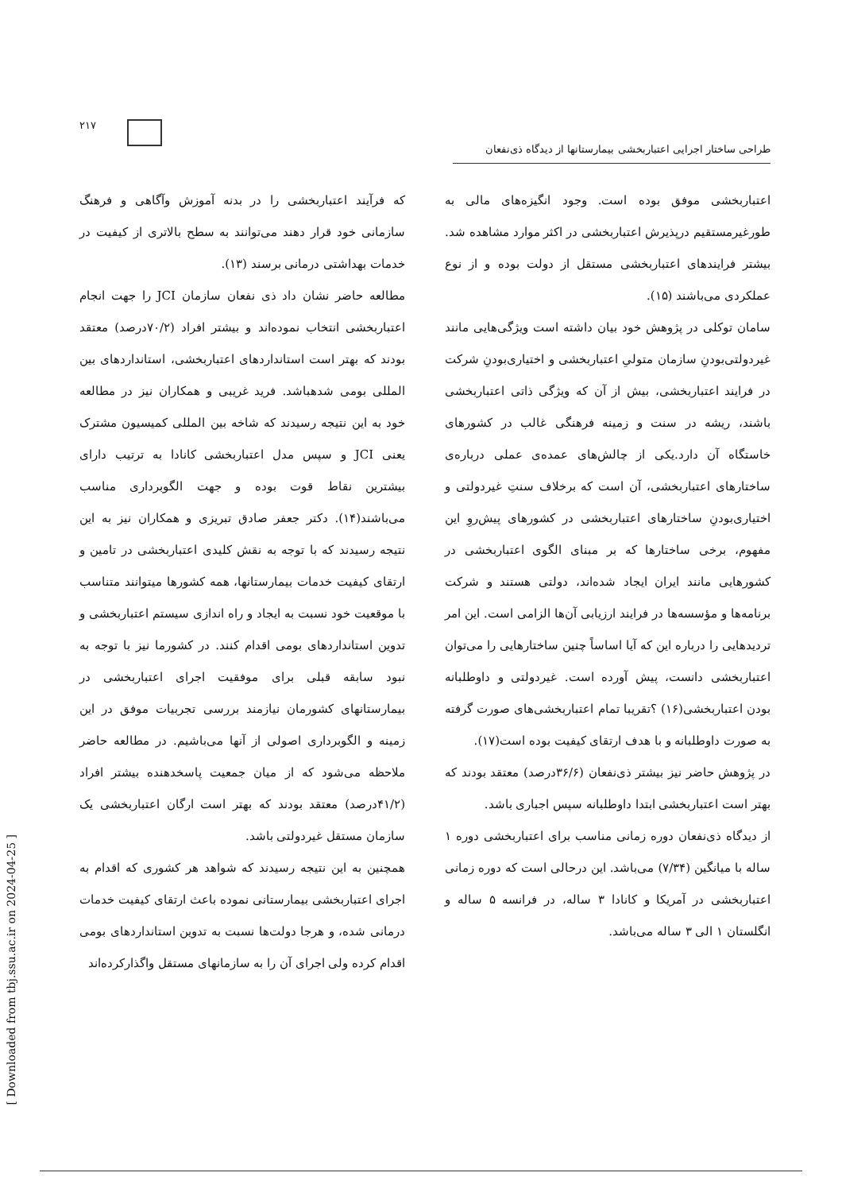۲۱۷
طراحی ساختار اجرایی اعتباربخشی بیمارستانها از دیدگاه ذی‌نفعان
که فرآیند اعتباربخشی را در بدنه آموزش وآگاهی و فرهنگ سازمانی خود قرار دهند می‌توانند به سطح بالاتری از کیفیت در خدمات بهداشتی درمانی برسند (۱۳).
مطالعه حاضر نشان داد ذی نفعان سازمان JCI را جهت انجام اعتباربخشی انتخاب نموده‌اند و بیشتر افراد (۷۰/۲درصد) معتقد بودند که بهتر است استانداردهای اعتباربخشی، استانداردهای بین المللی بومی شدهباشد. فرید غریبی و همکاران نیز در مطالعه خود به این نتیجه رسیدند که شاخه بین المللی کمیسیون مشترک یعنی JCI و سپس مدل اعتباربخشی کانادا به ترتیب دارای بیشترین نقاط قوت بوده و جهت الگوبرداری مناسب می‌باشند(۱۴). دکتر جعفر صادق تبریزی و همکاران نیز به این نتیجه رسیدند که با توجه به نقش کلیدی اعتباربخشی در تامین و ارتقای کیفیت خدمات بیمارستانها، همه کشورها میتوانند متناسب با موقعیت خود نسبت به ایجاد و راه اندازی سیستم اعتباربخشی و تدوین استانداردهای بومی اقدام کنند. در کشورما نیز با توجه به نبود سابقه قبلی برای موفقیت اجرای اعتباربخشی در بیمارستانهای کشورمان نیازمند بررسی تجربیات موفق در این زمینه و الگوبرداری اصولی از آنها می‌باشیم. در مطالعه حاضر ملاحظه می‌شود که از میان جمعیت پاسخدهنده بیشتر افراد (۴۱/۲درصد) معتقد بودند که بهتر است ارگان اعتباربخشی یک سازمان مستقل غیردولتی باشد.
همچنین به این نتیجه رسیدند که شواهد هر کشوری که اقدام به اجرای اعتباربخشی بیمارستانی نموده باعث ارتقای کیفیت خدمات درمانی شده، و هرجا دولت‌ها نسبت به تدوین استانداردهای بومی اقدام کرده ولی اجرای آن را به سازمانهای مستقل واگذارکرده‌اند
اعتباربخشی موفق بوده است. وجود انگیزه‌های مالی به طورغیرمستقیم درپذیرش اعتباربخشی در اکثر موارد مشاهده شد. بیشتر فرایندهای اعتباربخشی مستقل از دولت بوده و از نوع عملکردی می‌باشند (۱۵).
سامان توکلی در پژوهش خود بیان داشته است ویژگی‌هایی مانند غیردولتی‌بودنِ سازمان متولیِ اعتباربخشی و اختیاری‌بودنِ شرکت در فرایند اعتباربخشی، بیش از آن که ویژگی ذاتی اعتباربخشی باشند، ریشه در سنت و زمینه فرهنگی غالب در کشورهای خاستگاه آن دارد.یکی از چالش‌های عمده‌ی عملی درباره‌ی ساختارهای اعتباربخشی، آن است که برخلاف سنتِ غیردولتی و اختیاری‌بودنِ ساختارهای اعتباربخشی در کشورهای پیش‌روِ این مفهوم، برخی ساختارها که بر مبنای الگوی اعتباربخشی در کشورهایی مانند ایران ایجاد شده‌اند، دولتی هستند و شرکت برنامه‌ها و مؤسسه‌ها در فرایند ارزیابی آن‌ها الزامی است. این امر تردیدهایی را درباره این که آیا اساساً چنین ساختارهایی را می‌توان اعتباربخشی دانست، پیش آورده است. غیردولتی و داوطلبانه بودن اعتباربخشی(۱۶) ؟تقریبا تمام اعتباربخشی‌های صورت گرفته به صورت داوطلبانه و با هدف ارتقای کیفیت بوده است(۱۷).
در پژوهش حاضر نیز بیشتر ذی‌نفعان (۳۶/۶درصد) معتقد بودند که بهتر است اعتباربخشی ابتدا داوطلبانه سپس اجباری باشد.
از دیدگاه ذی‌نفعان دوره زمانی مناسب برای اعتباربخشی دوره ۱ ساله با میانگین (۷/۳۴) می‌باشد. این درحالی است که دوره زمانی اعتباربخشی در آمریکا و کانادا ۳ ساله، در فرانسه ۵ ساله و انگلستان ۱ الی ۳ ساله می‌باشد.
[ Downloaded from tbj.ssu.ac.ir on 2024-04-25 ]